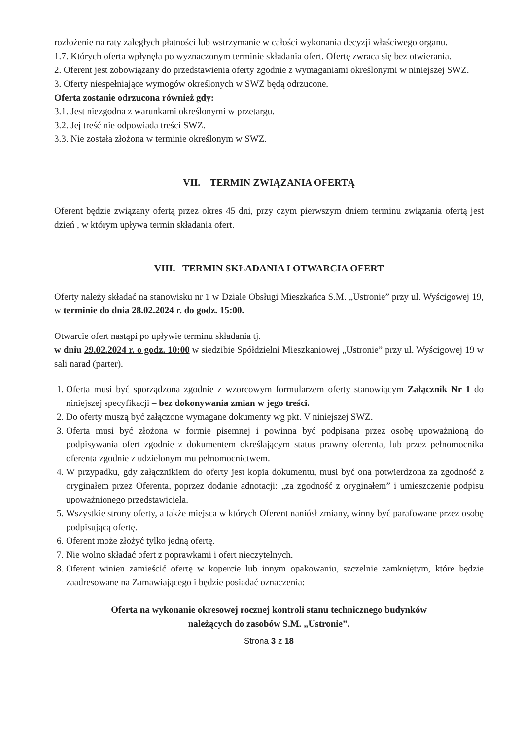rozłożenie na raty zaległych płatności lub wstrzymanie w całości wykonania decyzji właściwego organu.
1.7. Których oferta wpłynęła po wyznaczonym terminie składania ofert. Ofertę zwraca się bez otwierania.
2. Oferent jest zobowiązany do przedstawienia oferty zgodnie z wymaganiami określonymi w niniejszej SWZ.
3. Oferty niespełniające wymogów określonych w SWZ będą odrzucone.
Oferta zostanie odrzucona również gdy:
3.1. Jest niezgodna z warunkami określonymi w przetargu.
3.2. Jej treść nie odpowiada treści SWZ.
3.3. Nie została złożona w terminie określonym w SWZ.
VII. TERMIN ZWIĄZANIA OFERTĄ
Oferent będzie związany ofertą przez okres 45 dni, przy czym pierwszym dniem terminu związania ofertą jest dzień , w którym upływa termin składania ofert.
VIII. TERMIN SKŁADANIA I OTWARCIA OFERT
Oferty należy składać na stanowisku nr 1 w Dziale Obsługi Mieszkańca S.M. „Ustronie” przy ul. Wyścigowej 19, w terminie do dnia 28.02.2024 r. do godz. 15:00.
Otwarcie ofert nastąpi po upływie terminu składania tj.
w dniu 29.02.2024 r. o godz. 10:00 w siedzibie Spółdzielni Mieszkaniowej „Ustronie” przy ul. Wyścigowej 19 w sali narad (parter).
1. Oferta musi być sporządzona zgodnie z wzorcowym formularzem oferty stanowiącym Załącznik Nr 1 do niniejszej specyfikacji – bez dokonywania zmian w jego treści.
2. Do oferty muszą być załączone wymagane dokumenty wg pkt. V niniejszej SWZ.
3. Oferta musi być złożona w formie pisemnej i powinna być podpisana przez osobę upoważnioną do podpisywania ofert zgodnie z dokumentem określającym status prawny oferenta, lub przez pełnomocnika oferenta zgodnie z udzielonym mu pełnomocnictwem.
4. W przypadku, gdy załącznikiem do oferty jest kopia dokumentu, musi być ona potwierdzona za zgodność z oryginałem przez Oferenta, poprzez dodanie adnotacji: „za zgodność z oryginałem” i umieszczenie podpisu upoważnionego przedstawiciela.
5. Wszystkie strony oferty, a także miejsca w których Oferent naniósł zmiany, winny być parafowane przez osobę podpisującą ofertę.
6. Oferent może złożyć tylko jedną ofertę.
7. Nie wolno składać ofert z poprawkami i ofert nieczytelnych.
8. Oferent winien zamieścić ofertę w kopercie lub innym opakowaniu, szczelnie zamkniętym, które będzie zaadresowane na Zamawiającego i będzie posiadać oznaczenia:
Oferta na wykonanie okresowej rocznej kontroli stanu technicznego budynków
należących do zasobów S.M. „Ustronie”.
Strona 3 z 18